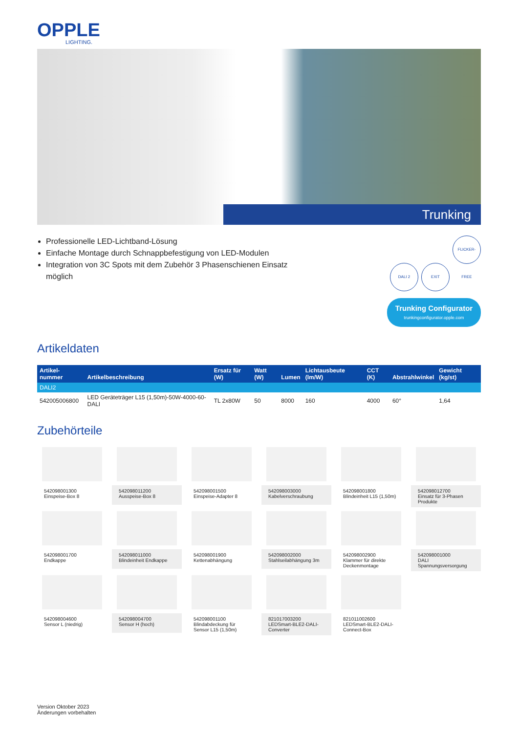OPPLE
LIGHTING.
Trunking
Professionelle LED-Lichtband-Lösung
Einfache Montage durch Schnappbefestigung von LED-Modulen
Integration von 3C Spots mit dem Zubehör 3 Phasenschienen Einsatz möglich
DALI 2 EXIT FLICKER-FREE
Trunking Configurator
trunkingconfigurator.opple.com
Artikeldaten
| Artikel-nummer | Artikelbeschreibung | Ersatz für (W) | Watt (W) | Lumen | Lichtausbeute (lm/W) | CCT (K) | Abstrahlwinkel | Gewicht (kg/st) |
| --- | --- | --- | --- | --- | --- | --- | --- | --- |
| DALI2 | | | | | | | | |
| 542005006800 | LED Geräteträger L15 (1,50m)-50W-4000-60-DALI | TL 2x80W | 50 | 8000 | 160 | 4000 | 60° | 1,64 |
Zubehörteile
542098001300
Einspeise-Box 8
542098011200
Ausspeise-Box 8
542098001500
Einspeise-Adapter 8
542098003000
Kabelverschraubung
542098001800
Blindeinheit L15 (1,50m)
542098012700
Einsatz für 3-Phasen Produkte
542098001700
Endkappe
542098011000
Blindeinheit Endkappe
542098001900
Kettenabhängung
542098002000
Stahlseilabhängung 3m
542098002900
Klammer für direkte Deckenmontage
542098001000
DALI Spannungsversorgung
542098004600
Sensor L (niedrig)
542098004700
Sensor H (hoch)
542098001100
Blindabdeckung für Sensor L15 (1,50m)
821017003200
LEDSmart-BLE2-DALI-Converter
821011002600
LEDSmart-BLE2-DALI-Connect-Box
Version Oktober 2023
Änderungen vorbehalten